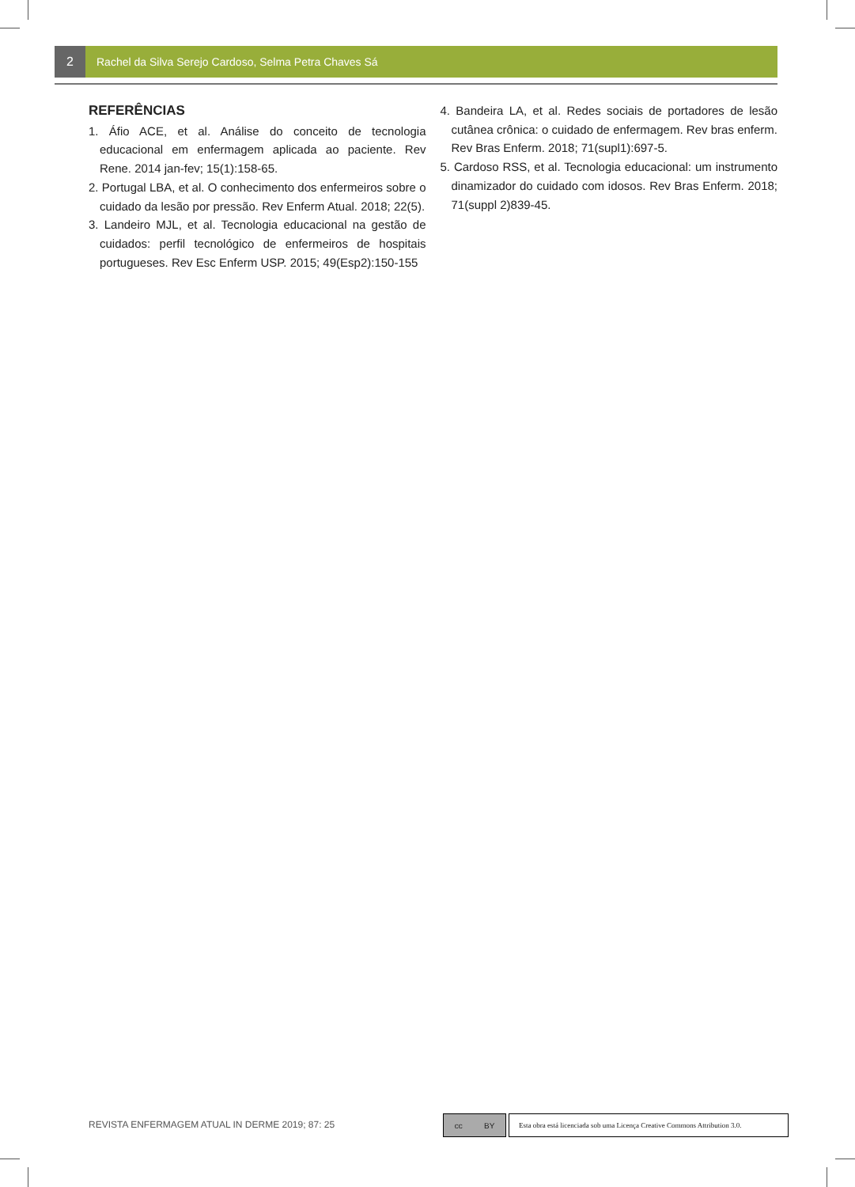2 Rachel da Silva Serejo Cardoso, Selma Petra Chaves Sá
REFERÊNCIAS
1. Áfio ACE, et al. Análise do conceito de tecnologia educacional em enfermagem aplicada ao paciente. Rev Rene. 2014 jan-fev; 15(1):158-65.
2. Portugal LBA, et al. O conhecimento dos enfermeiros sobre o cuidado da lesão por pressão. Rev Enferm Atual. 2018; 22(5).
3. Landeiro MJL, et al. Tecnologia educacional na gestão de cuidados: perfil tecnológico de enfermeiros de hospitais portugueses. Rev Esc Enferm USP. 2015; 49(Esp2):150-155
4. Bandeira LA, et al. Redes sociais de portadores de lesão cutânea crônica: o cuidado de enfermagem. Rev bras enferm. Rev Bras Enferm. 2018; 71(supl1):697-5.
5. Cardoso RSS, et al. Tecnologia educacional: um instrumento dinamizador do cuidado com idosos. Rev Bras Enferm. 2018; 71(suppl 2)839-45.
REVISTA ENFERMAGEM ATUAL IN DERME 2019; 87: 25
cc BY
Esta obra está licenciada sob uma Licença Creative Commons Attribution 3.0.